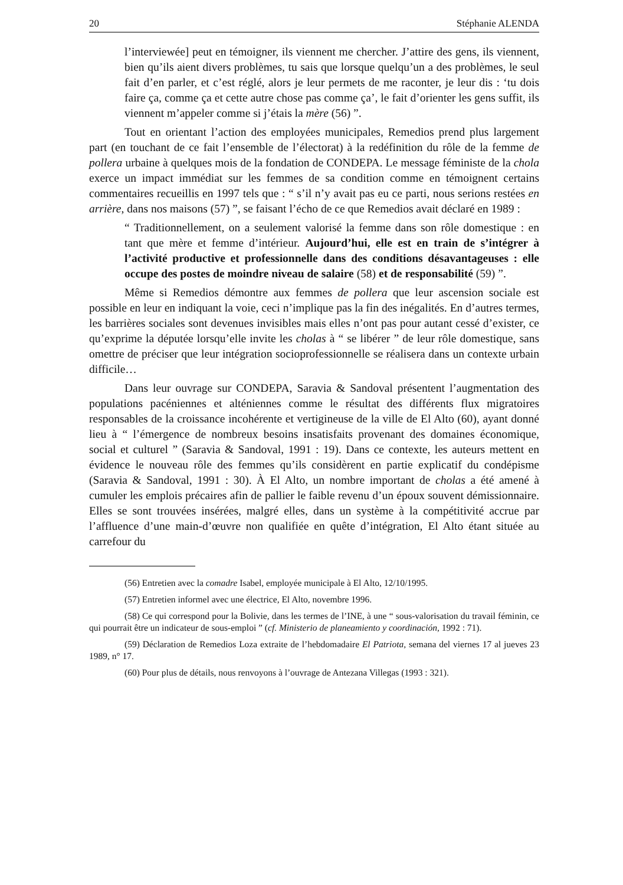20 Stéphanie ALENDA
l’interviewée] peut en témoigner, ils viennent me chercher. J’attire des gens, ils viennent, bien qu’ils aient divers problèmes, tu sais que lorsque quelqu’un a des problèmes, le seul fait d’en parler, et c’est réglé, alors je leur permets de me raconter, je leur dis : ‘tu dois faire ça, comme ça et cette autre chose pas comme ça’, le fait d’orienter les gens suffit, ils viennent m’appeler comme si j’étais la mère (56) ”.
Tout en orientant l’action des employées municipales, Remedios prend plus largement part (en touchant de ce fait l’ensemble de l’électorat) à la redéfinition du rôle de la femme de pollera urbaine à quelques mois de la fondation de CONDEPA. Le message féministe de la chola exerce un impact immédiat sur les femmes de sa condition comme en témoignent certains commentaires recueillis en 1997 tels que : “ s’il n’y avait pas eu ce parti, nous serions restées en arrière, dans nos maisons (57) ”, se faisant l’écho de ce que Remedios avait déclaré en 1989 :
“ Traditionnellement, on a seulement valorisé la femme dans son rôle domestique : en tant que mère et femme d’intérieur. Aujourd’hui, elle est en train de s’intégrer à l’activité productive et professionnelle dans des conditions désavantageuses : elle occupe des postes de moindre niveau de salaire (58) et de responsabilité (59) ”.
Même si Remedios démontre aux femmes de pollera que leur ascension sociale est possible en leur en indiquant la voie, ceci n’implique pas la fin des inégalités. En d’autres termes, les barrières sociales sont devenues invisibles mais elles n’ont pas pour autant cessé d’exister, ce qu’exprime la députée lorsqu’elle invite les cholas à “ se libérer ” de leur rôle domestique, sans omettre de préciser que leur intégration socioprofessionnelle se réalisera dans un contexte urbain difficile…
Dans leur ouvrage sur CONDEPA, Saravia & Sandoval présentent l’augmentation des populations pacéniennes et alténiennes comme le résultat des différents flux migratoires responsables de la croissance incohérente et vertigineuse de la ville de El Alto (60), ayant donné lieu à “ l’émergence de nombreux besoins insatisfaits provenant des domaines économique, social et culturel ” (Saravia & Sandoval, 1991 : 19). Dans ce contexte, les auteurs mettent en évidence le nouveau rôle des femmes qu’ils considèrent en partie explicatif du condépisme (Saravia & Sandoval, 1991 : 30). À El Alto, un nombre important de cholas a été amené à cumuler les emplois précaires afin de pallier le faible revenu d’un époux souvent démissionnaire. Elles se sont trouvées insérées, malgré elles, dans un système à la compétitivité accrue par l’affluence d’une main-d’œuvre non qualifiée en quête d’intégration, El Alto étant située au carrefour du
(56) Entretien avec la comadre Isabel, employée municipale à El Alto, 12/10/1995.
(57) Entretien informel avec une électrice, El Alto, novembre 1996.
(58) Ce qui correspond pour la Bolivie, dans les termes de l’INE, à une “ sous-valorisation du travail féminin, ce qui pourrait être un indicateur de sous-emploi ” (cf. Ministerio de planeamiento y coordinación, 1992 : 71).
(59) Déclaration de Remedios Loza extraite de l’hebdomadaire El Patriota, semana del viernes 17 al jueves 23 1989, n° 17.
(60) Pour plus de détails, nous renvoyons à l’ouvrage de Antezana Villegas (1993 : 321).